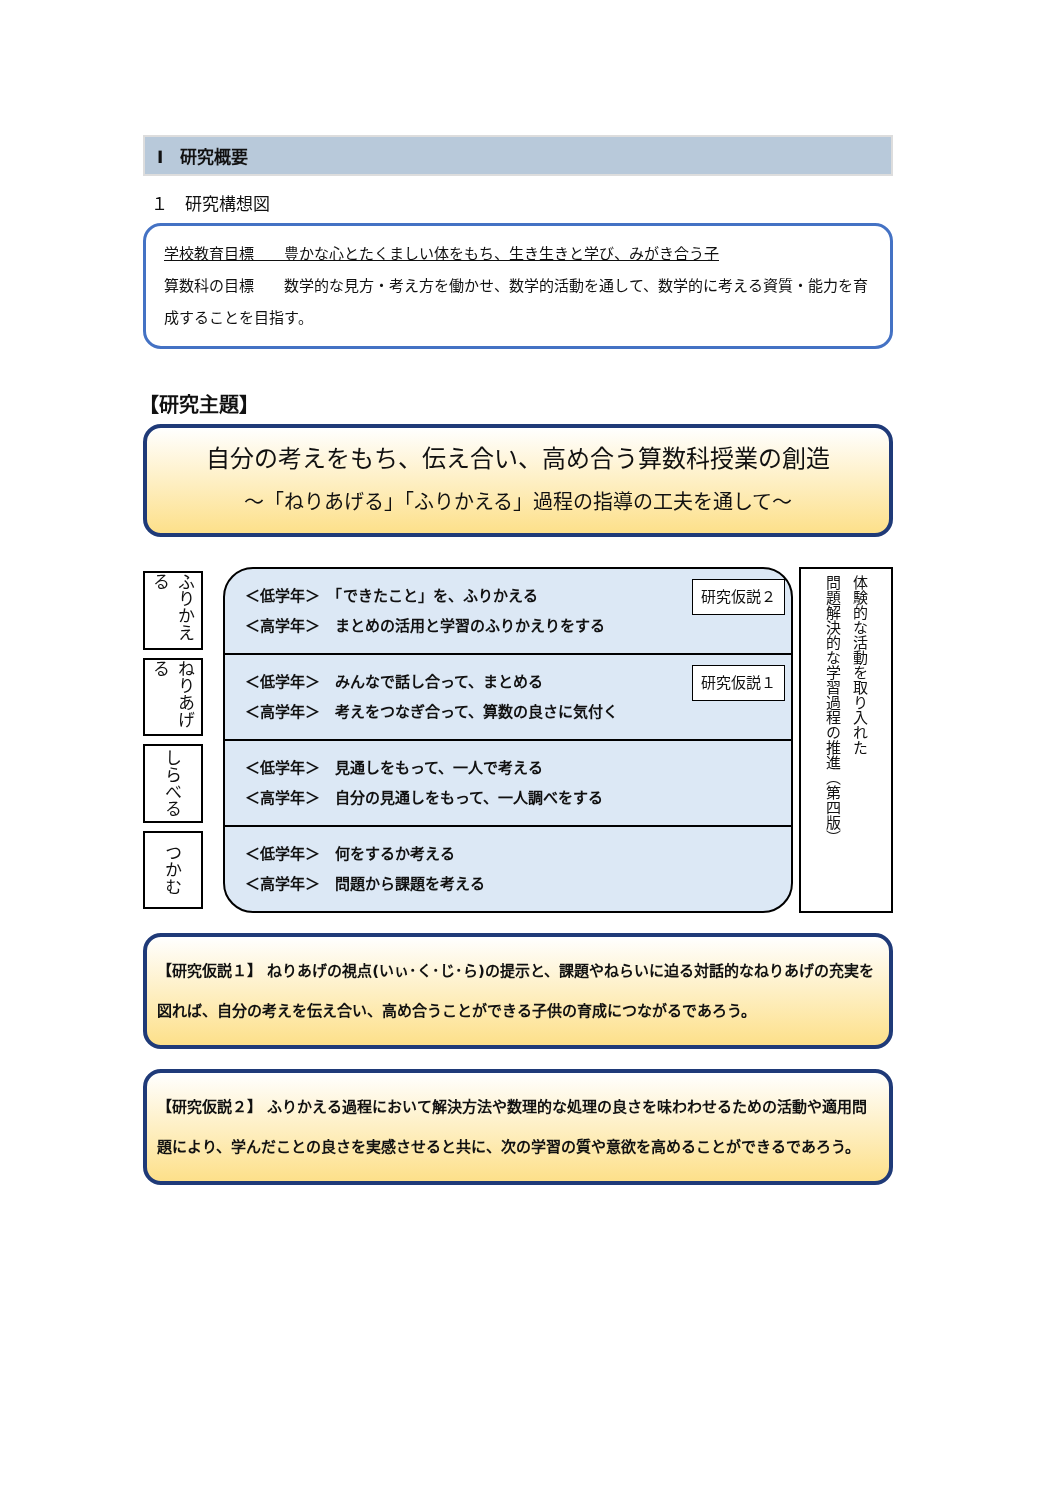Ⅰ　研究概要
１　研究構想図
学校教育目標　　豊かな心とたくましい体をもち、生き生きと学び、みがき合う子
算数科の目標　　数学的な見方・考え方を働かせ、数学的活動を通して、数学的に考える資質・能力を育成することを目指す。
【研究主題】
自分の考えをもち、伝え合い、高め合う算数科授業の創造
～「ねりあげる」「ふりかえる」過程の指導の工夫を通して～
ふりかえる
ねりあげる
しらべる
つかむ
＜低学年＞　「できたこと」を、ふりかえる
＜高学年＞　まとめの活用と学習のふりかえりをする
研究仮説２
＜低学年＞　みんなで話し合って、まとめる
＜高学年＞　考えをつなぎ合って、算数の良さに気付く
研究仮説１
＜低学年＞　見通しをもって、一人で考える
＜高学年＞　自分の見通しをもって、一人調べをする
＜低学年＞　何をするか考える
＜高学年＞　問題から課題を考える
体験的な活動を取り入れた
問題解決的な学習過程の推進（第四版）
【研究仮説１】 ねりあげの視点(いぃ･く･じ･ら)の提示と、課題やねらいに迫る対話的なねりあげの充実を図れば、自分の考えを伝え合い、高め合うことができる子供の育成につながるであろう。
【研究仮説２】 ふりかえる過程において解決方法や数理的な処理の良さを味わわせるための活動や適用問題により、学んだことの良さを実感させると共に、次の学習の質や意欲を高めることができるであろう。